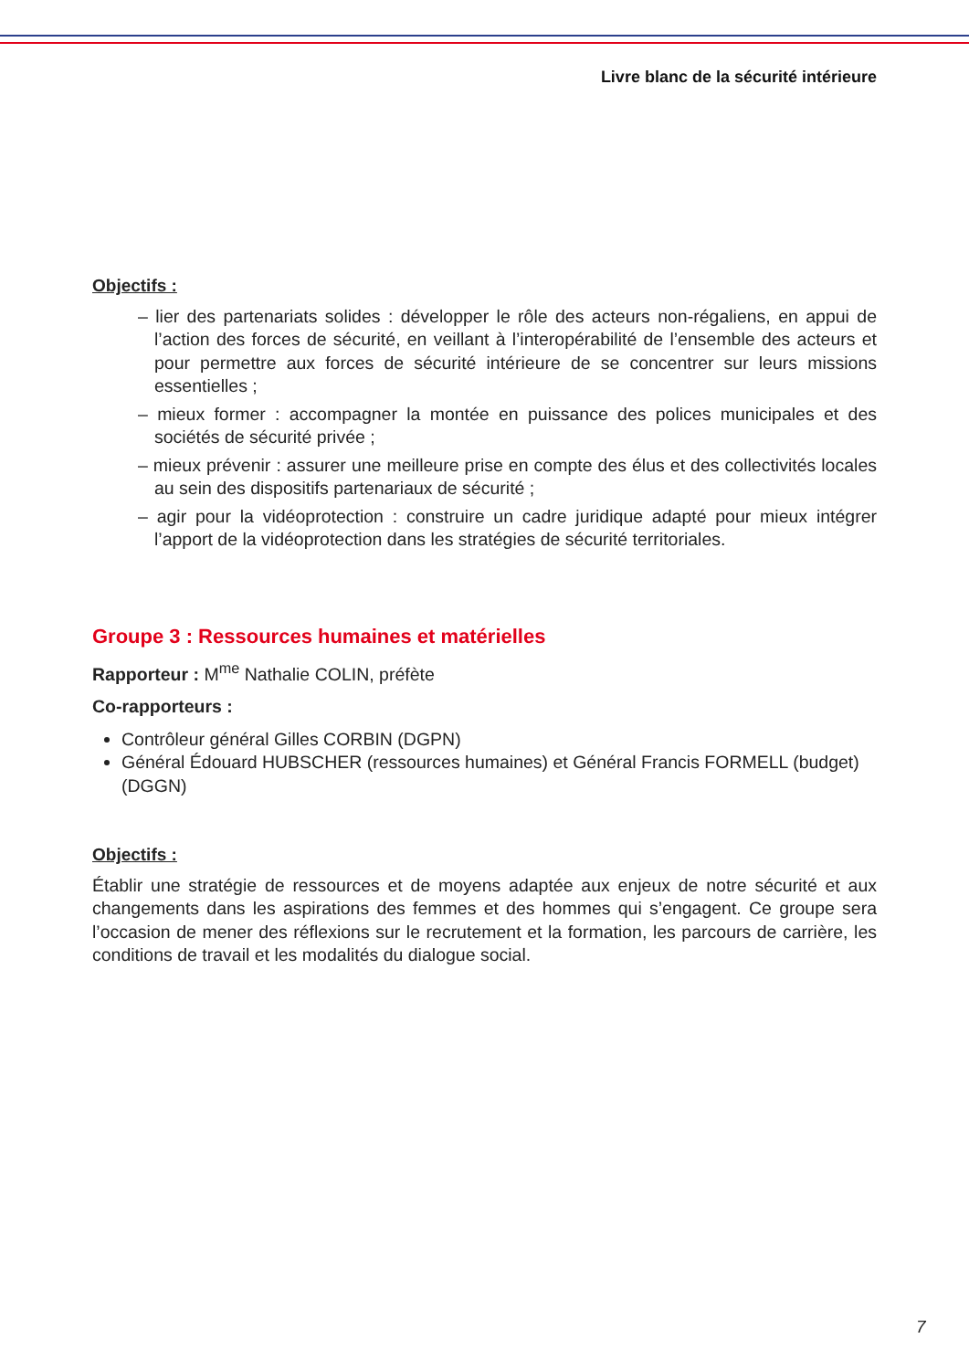Livre blanc de la sécurité intérieure
Objectifs :
– lier des partenariats solides : développer le rôle des acteurs non-régaliens, en appui de l’action des forces de sécurité, en veillant à l’interopérabilité de l’ensemble des acteurs et pour permettre aux forces de sécurité intérieure de se concentrer sur leurs missions essentielles ;
– mieux former : accompagner la montée en puissance des polices municipales et des sociétés de sécurité privée ;
– mieux prévenir : assurer une meilleure prise en compte des élus et des collectivités locales au sein des dispositifs partenariaux de sécurité ;
– agir pour la vidéoprotection : construire un cadre juridique adapté pour mieux intégrer l’apport de la vidéoprotection dans les stratégies de sécurité territoriales.
Groupe 3 : Ressources humaines et matérielles
Rapporteur : M<sup>me</sup> Nathalie COLIN, préfète
Co-rapporteurs :
Contrôleur général Gilles CORBIN (DGPN)
Général Édouard HUBSCHER (ressources humaines) et Général Francis FORMELL (budget) (DGGN)
Objectifs :
Établir une stratégie de ressources et de moyens adaptée aux enjeux de notre sécurité et aux changements dans les aspirations des femmes et des hommes qui s’engagent. Ce groupe sera l’occasion de mener des réflexions sur le recrutement et la formation, les parcours de carrière, les conditions de travail et les modalités du dialogue social.
7